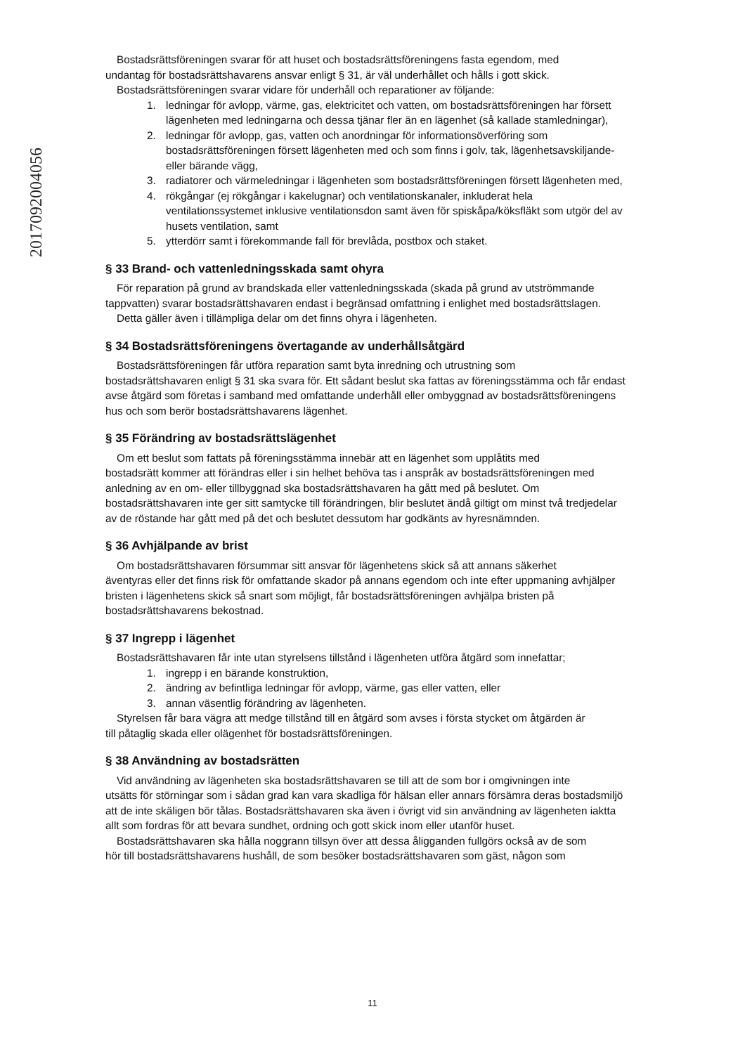2017092004056
Bostadsrättsföreningen svarar för att huset och bostadsrättsföreningens fasta egendom, med
undantag för bostadsrättshavarens ansvar enligt § 31, är väl underhållet och hålls i gott skick.
Bostadsrättsföreningen svarar vidare för underhåll och reparationer av följande:
1. ledningar för avlopp, värme, gas, elektricitet och vatten, om bostadsrättsföreningen har försett lägenheten med ledningarna och dessa tjänar fler än en lägenhet (så kallade stamledningar),
2. ledningar för avlopp, gas, vatten och anordningar för informationsöverföring som bostadsrättsföreningen försett lägenheten med och som finns i golv, tak, lägenhetsavskiljande- eller bärande vägg,
3. radiatorer och värmeledningar i lägenheten som bostadsrättsföreningen försett lägenheten med,
4. rökgångar (ej rökgångar i kakelugnar) och ventilationskanaler, inkluderat hela ventilationssystemet inklusive ventilationsdon samt även för spiskåpa/köksfläkt som utgör del av husets ventilation, samt
5. ytterdörr samt i förekommande fall för brevlåda, postbox och staket.
§ 33 Brand- och vattenledningsskada samt ohyra
För reparation på grund av brandskada eller vattenledningsskada (skada på grund av utströmmande
tappvatten) svarar bostadsrättshavaren endast i begränsad omfattning i enlighet med bostadsrättslagen.
Detta gäller även i tillämpliga delar om det finns ohyra i lägenheten.
§ 34 Bostadsrättsföreningens övertagande av underhållsåtgärd
Bostadsrättsföreningen får utföra reparation samt byta inredning och utrustning som
bostadsrättshavaren enligt § 31 ska svara för. Ett sådant beslut ska fattas av föreningsstämma och får endast avse åtgärd som företas i samband med omfattande underhåll eller ombyggnad av bostadsrättsföreningens hus och som berör bostadsrättshavarens lägenhet.
§ 35 Förändring av bostadsrättslägenhet
Om ett beslut som fattats på föreningsstämma innebär att en lägenhet som upplåtits med
bostadsrätt kommer att förändras eller i sin helhet behöva tas i anspråk av bostadsrättsföreningen med anledning av en om- eller tillbyggnad ska bostadsrättshavaren ha gått med på beslutet. Om bostadsrättshavaren inte ger sitt samtycke till förändringen, blir beslutet ändå giltigt om minst två tredjedelar av de röstande har gått med på det och beslutet dessutom har godkänts av hyresnämnden.
§ 36 Avhjälpande av brist
Om bostadsrättshavaren försummar sitt ansvar för lägenhetens skick så att annans säkerhet
äventyras eller det finns risk för omfattande skador på annans egendom och inte efter uppmaning avhjälper bristen i lägenhetens skick så snart som möjligt, får bostadsrättsföreningen avhjälpa bristen på bostadsrättshavarens bekostnad.
§ 37 Ingrepp i lägenhet
Bostadsrättshavaren får inte utan styrelsens tillstånd i lägenheten utföra åtgärd som innefattar;
1. ingrepp i en bärande konstruktion,
2. ändring av befintliga ledningar för avlopp, värme, gas eller vatten, eller
3. annan väsentlig förändring av lägenheten.
Styrelsen får bara vägra att medge tillstånd till en åtgärd som avses i första stycket om åtgärden är
till påtaglig skada eller olägenhet för bostadsrättsföreningen.
§ 38 Användning av bostadsrätten
Vid användning av lägenheten ska bostadsrättshavaren se till att de som bor i omgivningen inte
utsätts för störningar som i sådan grad kan vara skadliga för hälsan eller annars försämra deras bostadsmiljö att de inte skäligen bör tålas. Bostadsrättshavaren ska även i övrigt vid sin användning av lägenheten iaktta allt som fordras för att bevara sundhet, ordning och gott skick inom eller utanför huset.
Bostadsrättshavaren ska hålla noggrann tillsyn över att dessa åligganden fullgörs också av de som
hör till bostadsrättshavarens hushåll, de som besöker bostadsrättshavaren som gäst, någon som
11